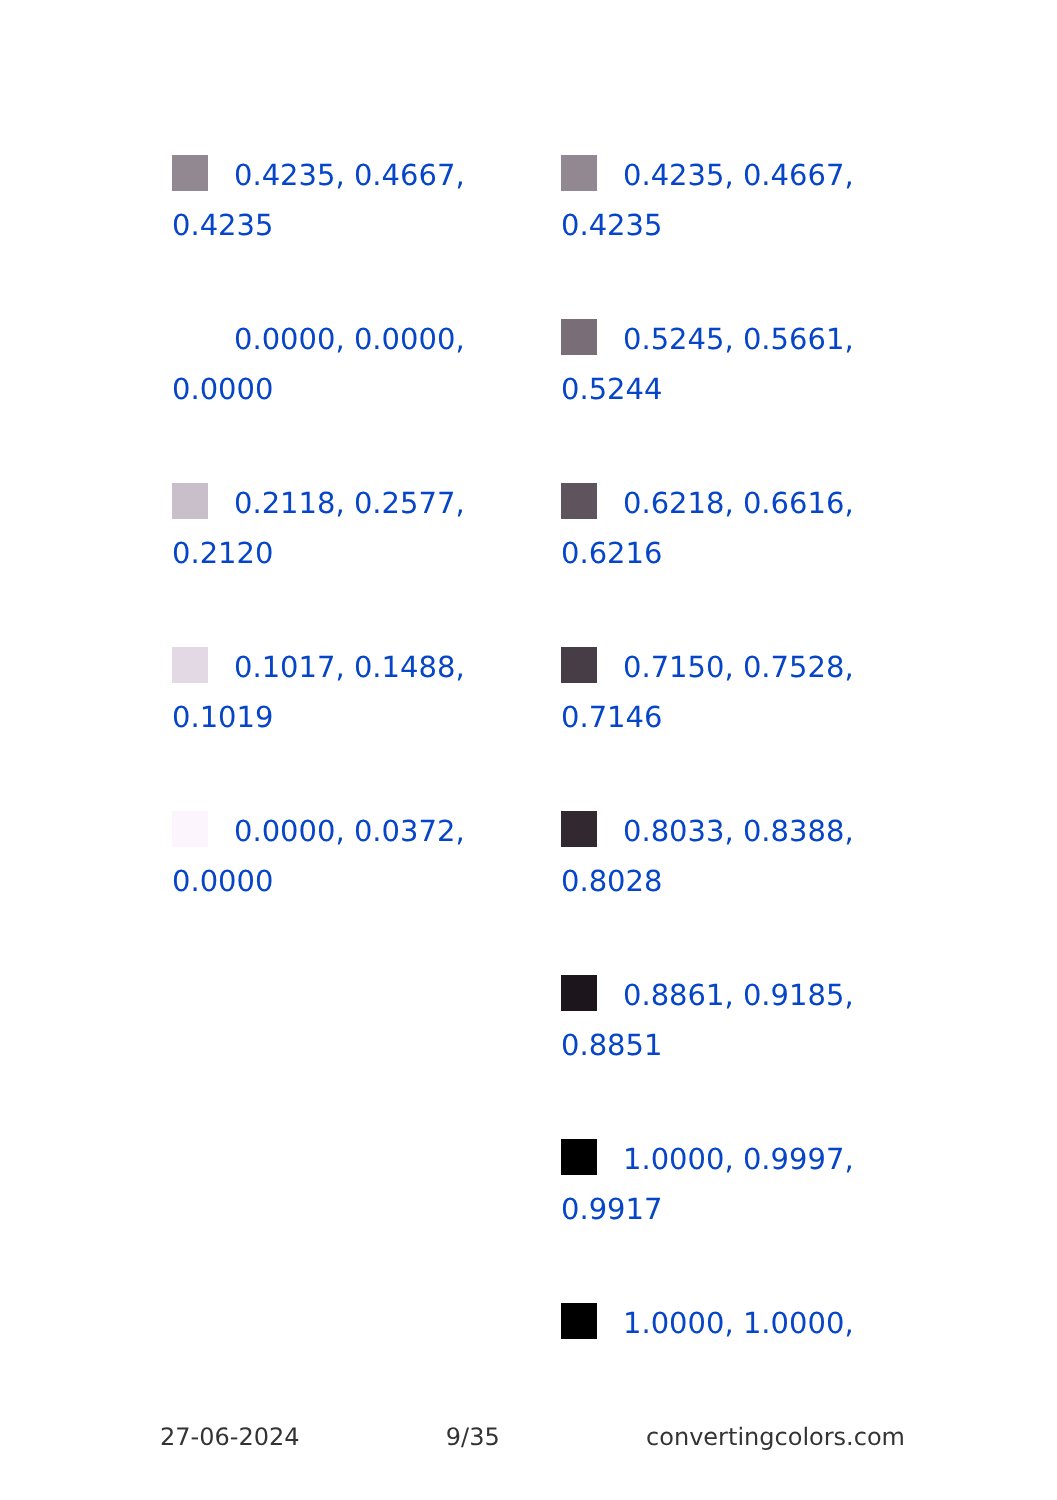0.4235, 0.4667, 0.4235
0.0000, 0.0000, 0.0000
0.2118, 0.2577, 0.2120
0.1017, 0.1488, 0.1019
0.0000, 0.0372, 0.0000
0.4235, 0.4667, 0.4235
0.5245, 0.5661, 0.5244
0.6218, 0.6616, 0.6216
0.7150, 0.7528, 0.7146
0.8033, 0.8388, 0.8028
0.8861, 0.9185, 0.8851
1.0000, 0.9997, 0.9917
1.0000, 1.0000,
27-06-2024 9/35 convertingcolors.com